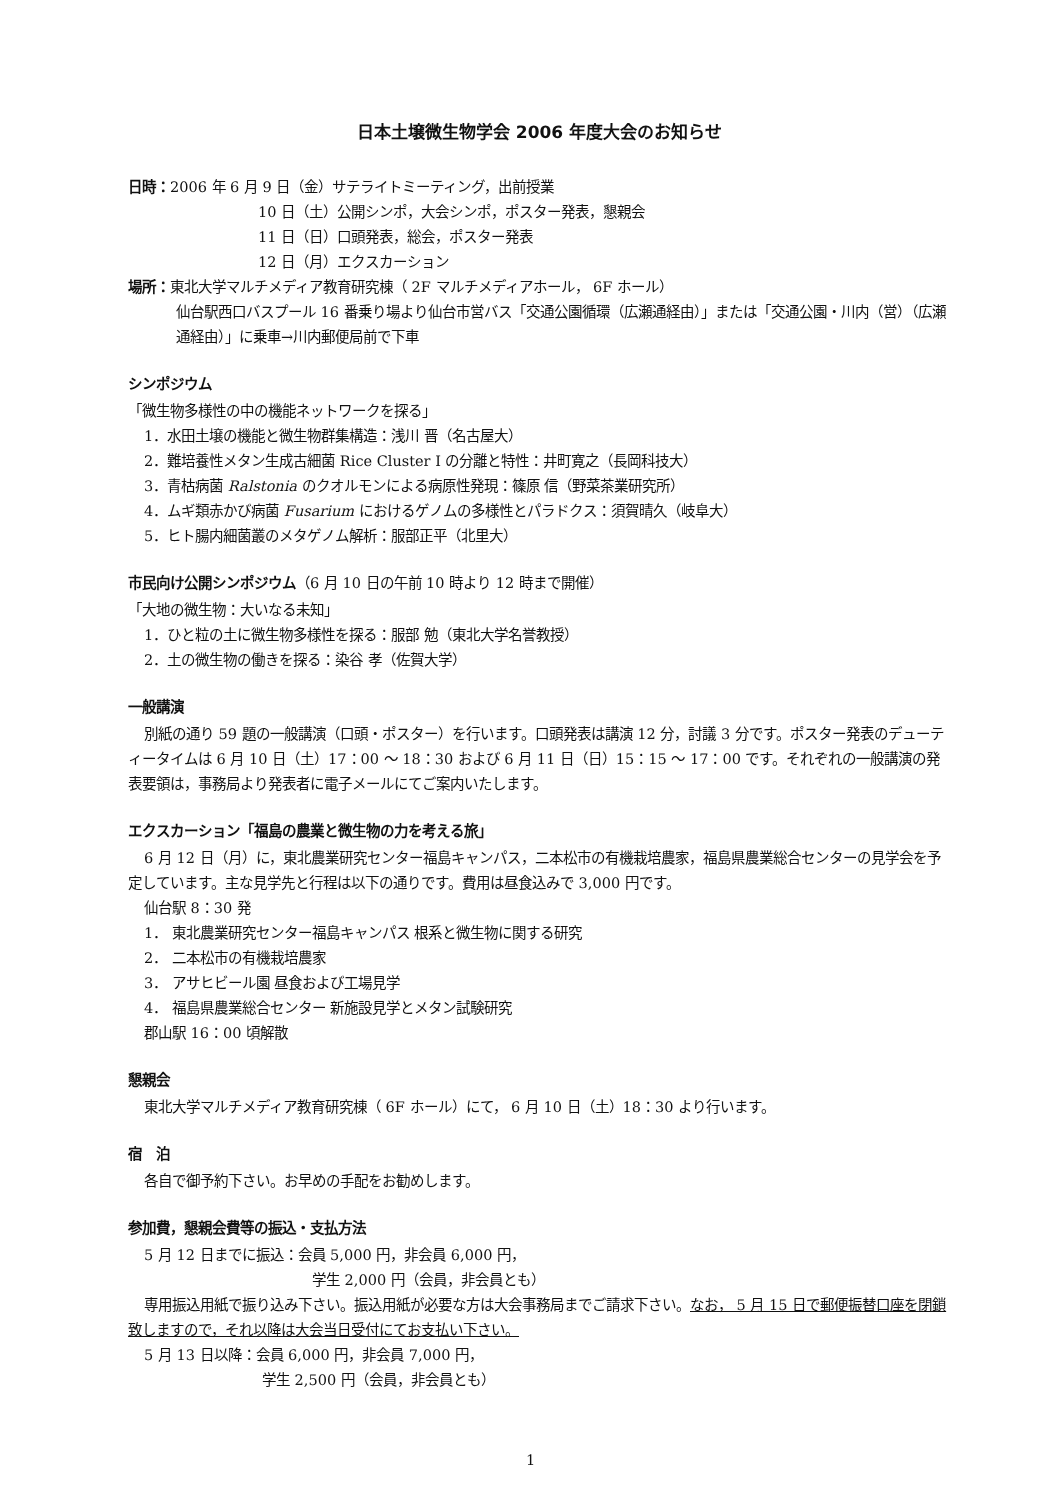日本土壌微生物学会 2006 年度大会のお知らせ
日時：2006 年 6 月 9 日（金）サテライトミーティング，出前授業
10 日（土）公開シンポ，大会シンポ，ポスター発表，懇親会
11 日（日）口頭発表，総会，ポスター発表
12 日（月）エクスカーション
場所：東北大学マルチメディア教育研究棟（ 2F マルチメディアホール， 6F ホール）
仙台駅西口バスプール 16 番乗り場より仙台市営バス「交通公園循環（広瀬通経由）」または「交通公園・川内（営）（広瀬通経由）」に乗車→川内郵便局前で下車
シンポジウム
「微生物多様性の中の機能ネットワークを探る」
1．水田土壌の機能と微生物群集構造：浅川 晋（名古屋大）
2．難培養性メタン生成古細菌 Rice Cluster I の分離と特性：井町寛之（長岡科技大）
3．青枯病菌 Ralstonia のクオルモンによる病原性発現：篠原 信（野菜茶業研究所）
4．ムギ類赤かび病菌 Fusarium におけるゲノムの多様性とパラドクス：須賀晴久（岐阜大）
5．ヒト腸内細菌叢のメタゲノム解析：服部正平（北里大）
市民向け公開シンポジウム（6 月 10 日の午前 10 時より 12 時まで開催）
「大地の微生物：大いなる未知」
1．ひと粒の土に微生物多様性を探る：服部 勉（東北大学名誉教授）
2．土の微生物の働きを探る：染谷 孝（佐賀大学）
一般講演
別紙の通り 59 題の一般講演（口頭・ポスター）を行います。口頭発表は講演 12 分，討議 3 分です。ポスター発表のデューティータイムは 6 月 10 日（土）17：00 ～ 18：30 および 6 月 11 日（日）15：15 ～ 17：00 です。それぞれの一般講演の発表要領は，事務局より発表者に電子メールにてご案内いたします。
エクスカーション「福島の農業と微生物の力を考える旅」
6 月 12 日（月）に，東北農業研究センター福島キャンパス，二本松市の有機栽培農家，福島県農業総合センターの見学会を予定しています。主な見学先と行程は以下の通りです。費用は昼食込みで 3,000 円です。
仙台駅 8：30 発
1． 東北農業研究センター福島キャンパス 根系と微生物に関する研究
2． 二本松市の有機栽培農家
3． アサヒビール園 昼食および工場見学
4． 福島県農業総合センター 新施設見学とメタン試験研究
郡山駅 16：00 頃解散
懇親会
東北大学マルチメディア教育研究棟（ 6F ホール）にて， 6 月 10 日（土）18：30 より行います。
宿　泊
各自で御予約下さい。お早めの手配をお勧めします。
参加費，懇親会費等の振込・支払方法
5 月 12 日までに振込：会員 5,000 円，非会員 6,000 円，
学生 2,000 円（会員，非会員とも）
専用振込用紙で振り込み下さい。振込用紙が必要な方は大会事務局までご請求下さい。なお， 5 月 15 日で郵便振替口座を閉鎖致しますので，それ以降は大会当日受付にてお支払い下さい。
5 月 13 日以降：会員 6,000 円，非会員 7,000 円，
学生 2,500 円（会員，非会員とも）
1